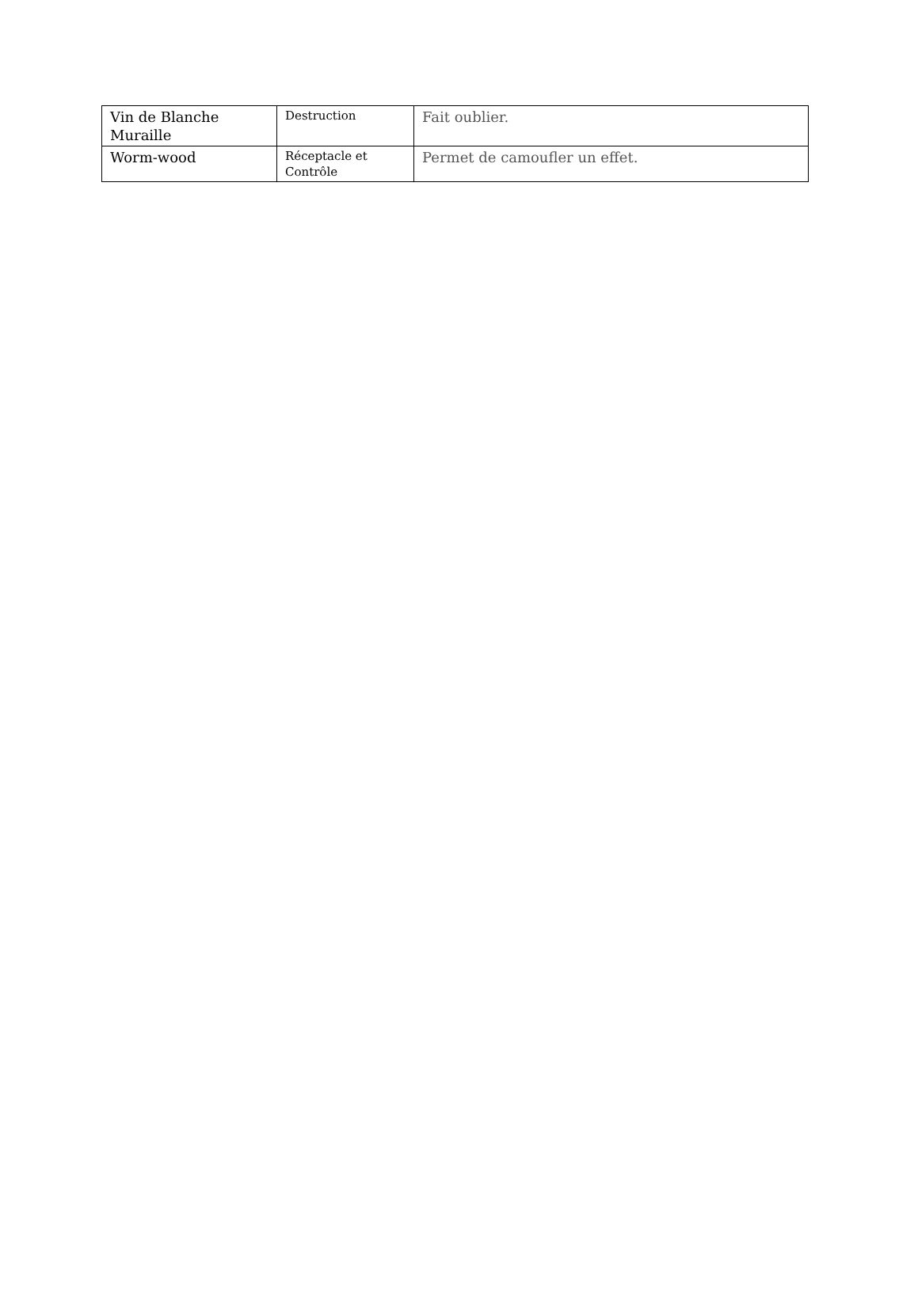| Vin de Blanche Muraille | Destruction | Fait oublier. |
| Worm-wood | Réceptacle et Contrôle | Permet de camoufler un effet. |